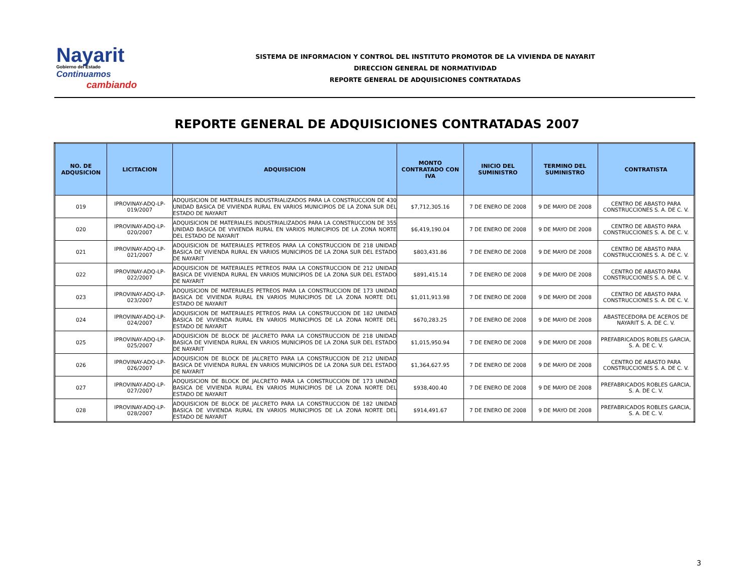Nayarit
Gobierno del Estado
Continuamos
cambiando
SISTEMA DE INFORMACION Y CONTROL DEL INSTITUTO PROMOTOR DE LA VIVIENDA DE NAYARIT
DIRECCION GENERAL DE NORMATIVIDAD
REPORTE GENERAL DE ADQUISICIONES CONTRATADAS
REPORTE GENERAL DE ADQUISICIONES CONTRATADAS 2007
| NO. DE ADQUSICION | LICITACION | ADQUISICION | MONTO CONTRATADO CON IVA | INICIO DEL SUMINISTRO | TERMINO DEL SUMINISTRO | CONTRATISTA |
| --- | --- | --- | --- | --- | --- | --- |
| 019 | IPROVINAY-ADQ-LP-019/2007 | ADQUISICION DE MATERIALES INDUSTRIALIZADOS PARA LA CONSTRUCCION DE 430 UNIDAD BASICA DE VIVIENDA RURAL EN VARIOS MUNICIPIOS DE LA ZONA SUR DEL ESTADO DE NAYARIT | $7,712,305.16 | 7 DE ENERO DE 2008 | 9 DE MAYO DE 2008 | CENTRO DE ABASTO PARA CONSTRUCCIONES S. A. DE C. V. |
| 020 | IPROVINAY-ADQ-LP-020/2007 | ADQUISICION DE MATERIALES INDUSTRIALIZADOS PARA LA CONSTRUCCION DE 355 UNIDAD BASICA DE VIVIENDA RURAL EN VARIOS MUNICIPIOS DE LA ZONA NORTE DEL ESTADO DE NAYARIT | $6,419,190.04 | 7 DE ENERO DE 2008 | 9 DE MAYO DE 2008 | CENTRO DE ABASTO PARA CONSTRUCCIONES S. A. DE C. V. |
| 021 | IPROVINAY-ADQ-LP-021/2007 | ADQUISICION DE MATERIALES PETREOS PARA LA CONSTRUCCION DE 218 UNIDAD BASICA DE VIVIENDA RURAL EN VARIOS MUNICIPIOS DE LA ZONA SUR DEL ESTADO DE NAYARIT | $803,431.86 | 7 DE ENERO DE 2008 | 9 DE MAYO DE 2008 | CENTRO DE ABASTO PARA CONSTRUCCIONES S. A. DE C. V. |
| 022 | IPROVINAY-ADQ-LP-022/2007 | ADQUISICION DE MATERIALES PETREOS PARA LA CONSTRUCCION DE 212 UNIDAD BASICA DE VIVIENDA RURAL EN VARIOS MUNICIPIOS DE LA ZONA SUR DEL ESTADO DE NAYARIT | $891,415.14 | 7 DE ENERO DE 2008 | 9 DE MAYO DE 2008 | CENTRO DE ABASTO PARA CONSTRUCCIONES S. A. DE C. V. |
| 023 | IPROVINAY-ADQ-LP-023/2007 | ADQUISICION DE MATERIALES PETREOS PARA LA CONSTRUCCION DE 173 UNIDAD BASICA DE VIVIENDA RURAL EN VARIOS MUNICIPIOS DE LA ZONA NORTE DEL ESTADO DE NAYARIT | $1,011,913.98 | 7 DE ENERO DE 2008 | 9 DE MAYO DE 2008 | CENTRO DE ABASTO PARA CONSTRUCCIONES S. A. DE C. V. |
| 024 | IPROVINAY-ADQ-LP-024/2007 | ADQUISICION DE MATERIALES PETREOS PARA LA CONSTRUCCION DE 182 UNIDAD BASICA DE VIVIENDA RURAL EN VARIOS MUNICIPIOS DE LA ZONA NORTE DEL ESTADO DE NAYARIT | $670,283.25 | 7 DE ENERO DE 2008 | 9 DE MAYO DE 2008 | ABASTECEDORA DE ACEROS DE NAYARIT S. A. DE C. V. |
| 025 | IPROVINAY-ADQ-LP-025/2007 | ADQUISICION DE BLOCK DE JALCRETO PARA LA CONSTRUCCION DE 218 UNIDAD BASICA DE VIVIENDA RURAL EN VARIOS MUNICIPIOS DE LA ZONA SUR DEL ESTADO DE NAYARIT | $1,015,950.94 | 7 DE ENERO DE 2008 | 9 DE MAYO DE 2008 | PREFABRICADOS ROBLES GARCIA, S. A. DE C. V. |
| 026 | IPROVINAY-ADQ-LP-026/2007 | ADQUISICION DE BLOCK DE JALCRETO PARA LA CONSTRUCCION DE 212 UNIDAD BASICA DE VIVIENDA RURAL EN VARIOS MUNICIPIOS DE LA ZONA SUR DEL ESTADO DE NAYARIT | $1,364,627.95 | 7 DE ENERO DE 2008 | 9 DE MAYO DE 2008 | CENTRO DE ABASTO PARA CONSTRUCCIONES S. A. DE C. V. |
| 027 | IPROVINAY-ADQ-LP-027/2007 | ADQUISICION DE BLOCK DE JALCRETO PARA LA CONSTRUCCION DE 173 UNIDAD BASICA DE VIVIENDA RURAL EN VARIOS MUNICIPIOS DE LA ZONA NORTE DEL ESTADO DE NAYARIT | $938,400.40 | 7 DE ENERO DE 2008 | 9 DE MAYO DE 2008 | PREFABRICADOS ROBLES GARCIA, S. A. DE C. V. |
| 028 | IPROVINAY-ADQ-LP-028/2007 | ADQUISICION DE BLOCK DE JALCRETO PARA LA CONSTRUCCION DE 182 UNIDAD BASICA DE VIVIENDA RURAL EN VARIOS MUNICIPIOS DE LA ZONA NORTE DEL ESTADO DE NAYARIT | $914,491.67 | 7 DE ENERO DE 2008 | 9 DE MAYO DE 2008 | PREFABRICADOS ROBLES GARCIA, S. A. DE C. V. |
3